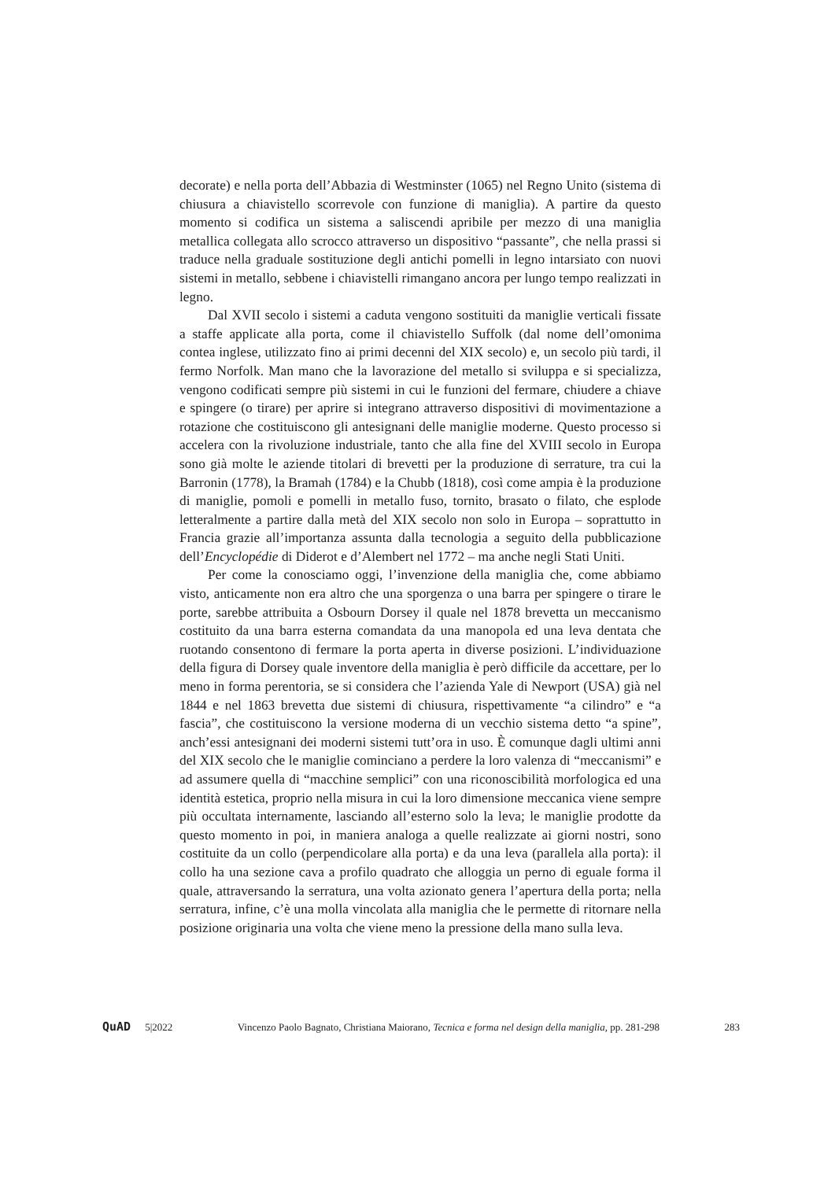decorate) e nella porta dell’Abbazia di Westminster (1065) nel Regno Unito (sistema di chiusura a chiavistello scorrevole con funzione di maniglia). A partire da questo momento si codifica un sistema a saliscendi apribile per mezzo di una maniglia metallica collegata allo scrocco attraverso un dispositivo “passante”, che nella prassi si traduce nella graduale sostituzione degli antichi pomelli in legno intarsiato con nuovi sistemi in metallo, sebbene i chiavistelli rimangano ancora per lungo tempo realizzati in legno.
Dal XVII secolo i sistemi a caduta vengono sostituiti da maniglie verticali fissate a staffe applicate alla porta, come il chiavistello Suffolk (dal nome dell’omonima contea inglese, utilizzato fino ai primi decenni del XIX secolo) e, un secolo più tardi, il fermo Norfolk. Man mano che la lavorazione del metallo si sviluppa e si specializza, vengono codificati sempre più sistemi in cui le funzioni del fermare, chiudere a chiave e spingere (o tirare) per aprire si integrano attraverso dispositivi di movimentazione a rotazione che costituiscono gli antesignani delle maniglie moderne. Questo processo si accelera con la rivoluzione industriale, tanto che alla fine del XVIII secolo in Europa sono già molte le aziende titolari di brevetti per la produzione di serrature, tra cui la Barronin (1778), la Bramah (1784) e la Chubb (1818), così come ampia è la produzione di maniglie, pomoli e pomelli in metallo fuso, tornito, brasato o filato, che esplode letteralmente a partire dalla metà del XIX secolo non solo in Europa – soprattutto in Francia grazie all’importanza assunta dalla tecnologia a seguito della pubblicazione dell’Encyclopédie di Diderot e d’Alembert nel 1772 – ma anche negli Stati Uniti.
Per come la conosciamo oggi, l’invenzione della maniglia che, come abbiamo visto, anticamente non era altro che una sporgenza o una barra per spingere o tirare le porte, sarebbe attribuita a Osbourn Dorsey il quale nel 1878 brevetta un meccanismo costituito da una barra esterna comandata da una manopola ed una leva dentata che ruotando consentono di fermare la porta aperta in diverse posizioni. L’individuazione della figura di Dorsey quale inventore della maniglia è però difficile da accettare, per lo meno in forma perentoria, se si considera che l’azienda Yale di Newport (USA) già nel 1844 e nel 1863 brevetta due sistemi di chiusura, rispettivamente “a cilindro” e “a fascia”, che costituiscono la versione moderna di un vecchio sistema detto “a spine”, anch’essi antesignani dei moderni sistemi tutt’ora in uso. È comunque dagli ultimi anni del XIX secolo che le maniglie cominciano a perdere la loro valenza di “meccanismi” e ad assumere quella di “macchine semplici” con una riconoscibilità morfologica ed una identità estetica, proprio nella misura in cui la loro dimensione meccanica viene sempre più occultata internamente, lasciando all’esterno solo la leva; le maniglie prodotte da questo momento in poi, in maniera analoga a quelle realizzate ai giorni nostri, sono costituite da un collo (perpendicolare alla porta) e da una leva (parallela alla porta): il collo ha una sezione cava a profilo quadrato che alloggia un perno di eguale forma il quale, attraversando la serratura, una volta azionato genera l’apertura della porta; nella serratura, infine, c’è una molla vincolata alla maniglia che le permette di ritornare nella posizione originaria una volta che viene meno la pressione della mano sulla leva.
QuAD 5|2022 Vincenzo Paolo Bagnato, Christiana Maiorano, Tecnica e forma nel design della maniglia, pp. 281-298 283